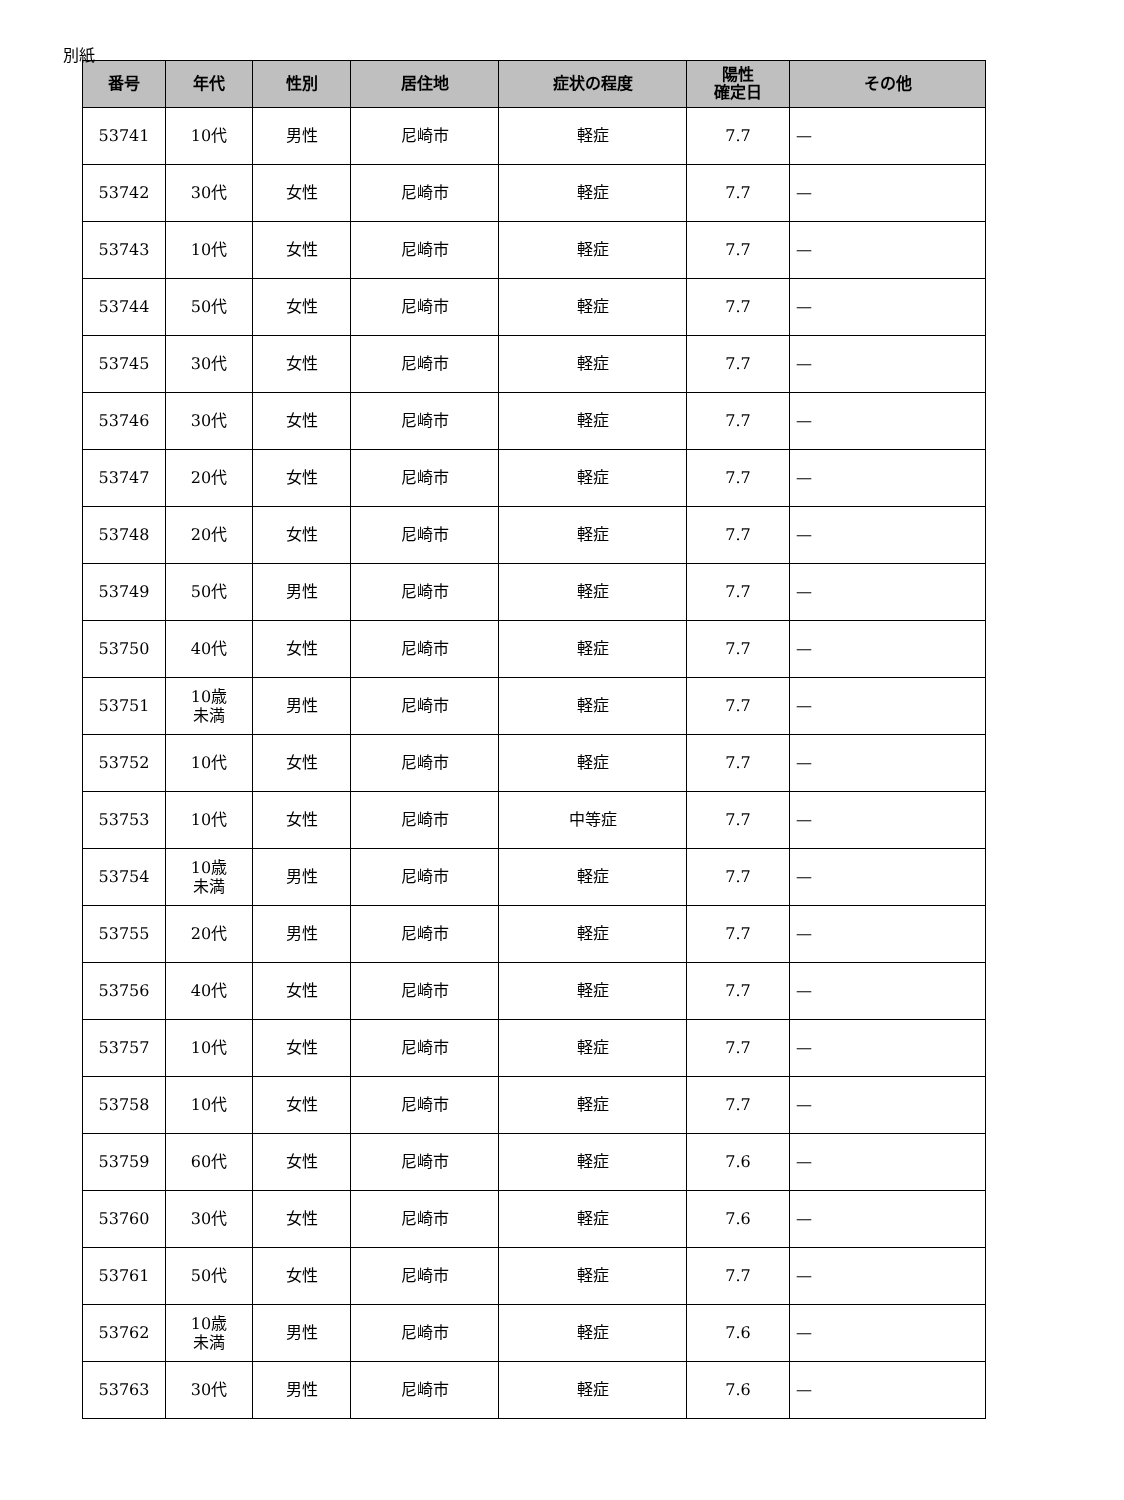別紙
| 番号 | 年代 | 性別 | 居住地 | 症状の程度 | 陽性 確定日 | その他 |
| --- | --- | --- | --- | --- | --- | --- |
| 53741 | 10代 | 男性 | 尼崎市 | 軽症 | 7.7 | — |
| 53742 | 30代 | 女性 | 尼崎市 | 軽症 | 7.7 | — |
| 53743 | 10代 | 女性 | 尼崎市 | 軽症 | 7.7 | — |
| 53744 | 50代 | 女性 | 尼崎市 | 軽症 | 7.7 | — |
| 53745 | 30代 | 女性 | 尼崎市 | 軽症 | 7.7 | — |
| 53746 | 30代 | 女性 | 尼崎市 | 軽症 | 7.7 | — |
| 53747 | 20代 | 女性 | 尼崎市 | 軽症 | 7.7 | — |
| 53748 | 20代 | 女性 | 尼崎市 | 軽症 | 7.7 | — |
| 53749 | 50代 | 男性 | 尼崎市 | 軽症 | 7.7 | — |
| 53750 | 40代 | 女性 | 尼崎市 | 軽症 | 7.7 | — |
| 53751 | 10歳 未満 | 男性 | 尼崎市 | 軽症 | 7.7 | — |
| 53752 | 10代 | 女性 | 尼崎市 | 軽症 | 7.7 | — |
| 53753 | 10代 | 女性 | 尼崎市 | 中等症 | 7.7 | — |
| 53754 | 10歳 未満 | 男性 | 尼崎市 | 軽症 | 7.7 | — |
| 53755 | 20代 | 男性 | 尼崎市 | 軽症 | 7.7 | — |
| 53756 | 40代 | 女性 | 尼崎市 | 軽症 | 7.7 | — |
| 53757 | 10代 | 女性 | 尼崎市 | 軽症 | 7.7 | — |
| 53758 | 10代 | 女性 | 尼崎市 | 軽症 | 7.7 | — |
| 53759 | 60代 | 女性 | 尼崎市 | 軽症 | 7.6 | — |
| 53760 | 30代 | 女性 | 尼崎市 | 軽症 | 7.6 | — |
| 53761 | 50代 | 女性 | 尼崎市 | 軽症 | 7.7 | — |
| 53762 | 10歳 未満 | 男性 | 尼崎市 | 軽症 | 7.6 | — |
| 53763 | 30代 | 男性 | 尼崎市 | 軽症 | 7.6 | — |